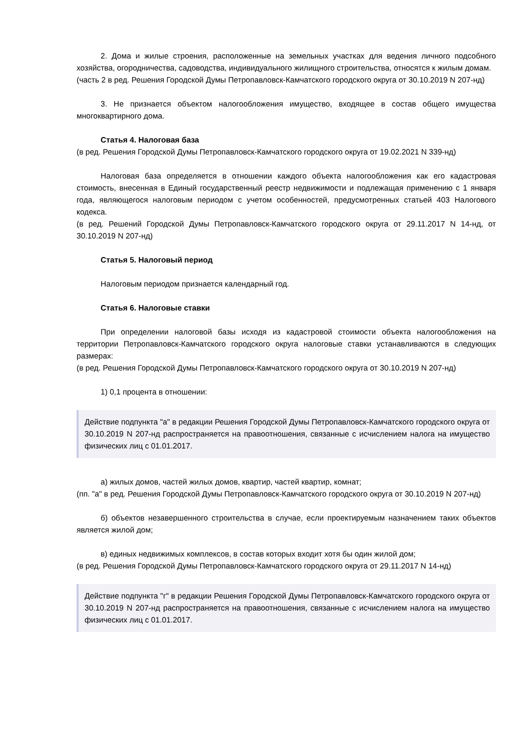2. Дома и жилые строения, расположенные на земельных участках для ведения личного подсобного хозяйства, огородничества, садоводства, индивидуального жилищного строительства, относятся к жилым домам.
(часть 2 в ред. Решения Городской Думы Петропавловск-Камчатского городского округа от 30.10.2019 N 207-нд)
3. Не признается объектом налогообложения имущество, входящее в состав общего имущества многоквартирного дома.
Статья 4. Налоговая база
(в ред. Решения Городской Думы Петропавловск-Камчатского городского округа от 19.02.2021 N 339-нд)
Налоговая база определяется в отношении каждого объекта налогообложения как его кадастровая стоимость, внесенная в Единый государственный реестр недвижимости и подлежащая применению с 1 января года, являющегося налоговым периодом с учетом особенностей, предусмотренных статьей 403 Налогового кодекса.
(в ред. Решений Городской Думы Петропавловск-Камчатского городского округа от 29.11.2017 N 14-нд, от 30.10.2019 N 207-нд)
Статья 5. Налоговый период
Налоговым периодом признается календарный год.
Статья 6. Налоговые ставки
При определении налоговой базы исходя из кадастровой стоимости объекта налогообложения на территории Петропавловск-Камчатского городского округа налоговые ставки устанавливаются в следующих размерах:
(в ред. Решения Городской Думы Петропавловск-Камчатского городского округа от 30.10.2019 N 207-нд)
1) 0,1 процента в отношении:
Действие подпункта "а" в редакции Решения Городской Думы Петропавловск-Камчатского городского округа от 30.10.2019 N 207-нд распространяется на правоотношения, связанные с исчислением налога на имущество физических лиц с 01.01.2017.
а) жилых домов, частей жилых домов, квартир, частей квартир, комнат;
(пп. "а" в ред. Решения Городской Думы Петропавловск-Камчатского городского округа от 30.10.2019 N 207-нд)
б) объектов незавершенного строительства в случае, если проектируемым назначением таких объектов является жилой дом;
в) единых недвижимых комплексов, в состав которых входит хотя бы один жилой дом;
(в ред. Решения Городской Думы Петропавловск-Камчатского городского округа от 29.11.2017 N 14-нд)
Действие подпункта "г" в редакции Решения Городской Думы Петропавловск-Камчатского городского округа от 30.10.2019 N 207-нд распространяется на правоотношения, связанные с исчислением налога на имущество физических лиц с 01.01.2017.